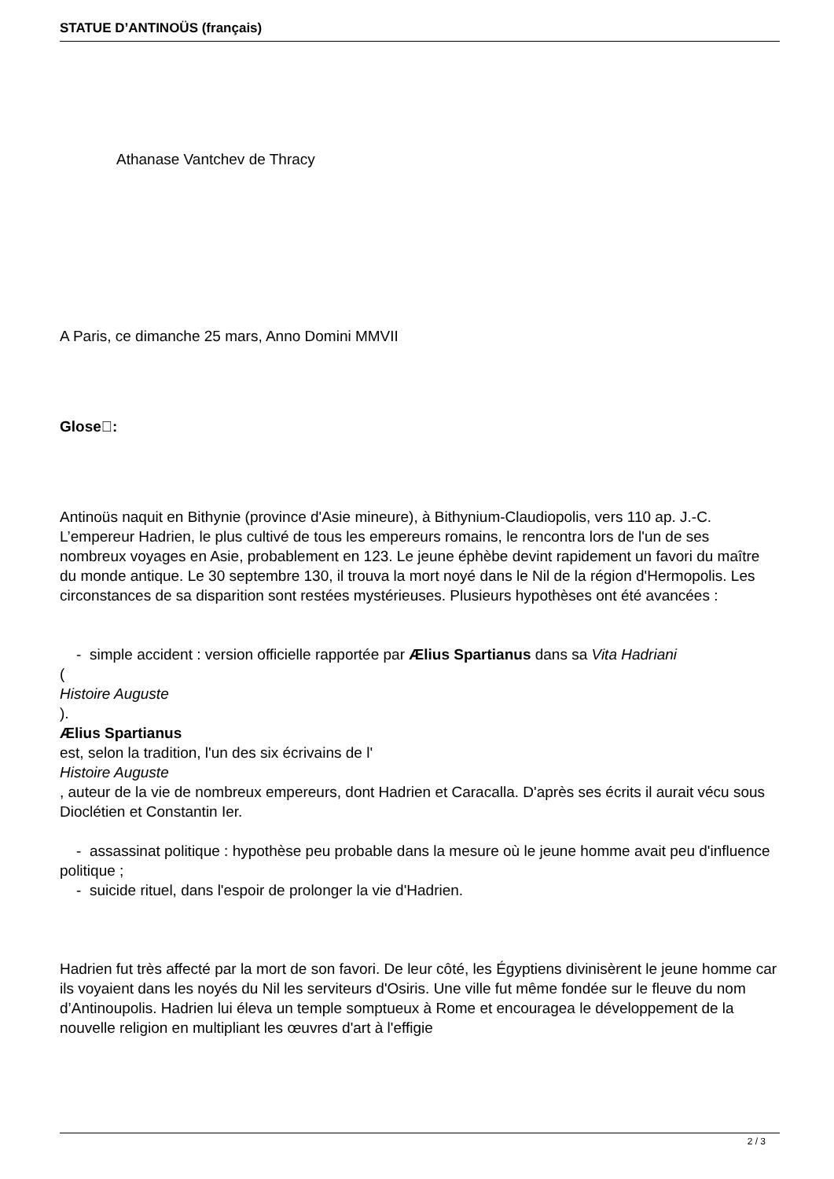STATUE D’ANTINOÜS (français)
Athanase Vantchev de Thracy
A Paris, ce dimanche 25 mars, Anno Domini MMVII
Glose:
Antinoüs naquit en Bithynie (province d'Asie mineure), à Bithynium-Claudiopolis, vers 110 ap. J.-C. L’empereur Hadrien, le plus cultivé de tous les empereurs romains, le rencontra lors de l'un de ses nombreux voyages en Asie, probablement en 123. Le jeune éphèbe devint rapidement un favori du maître du monde antique. Le 30 septembre 130, il trouva la mort noyé dans le Nil de la région d'Hermopolis. Les circonstances de sa disparition sont restées mystérieuses. Plusieurs hypothèses ont été avancées :
- simple accident : version officielle rapportée par Ælius Spartianus dans sa Vita Hadriani
(
Histoire Auguste
).
Ælius Spartianus
est, selon la tradition, l'un des six écrivains de l'
Histoire Auguste
, auteur de la vie de nombreux empereurs, dont Hadrien et Caracalla. D'après ses écrits il aurait vécu sous Dioclétien et Constantin Ier.
- assassinat politique : hypothèse peu probable dans la mesure où le jeune homme avait peu d'influence politique ;
- suicide rituel, dans l'espoir de prolonger la vie d'Hadrien.
Hadrien fut très affecté par la mort de son favori. De leur côté, les Égyptiens divinisèrent le jeune homme car ils voyaient dans les noyés du Nil les serviteurs d'Osiris. Une ville fut même fondée sur le fleuve du nom d’Antinoupolis. Hadrien lui éleva un temple somptueux à Rome et encouragea le développement de la nouvelle religion en multipliant les œuvres d'art à l'effigie
2 / 3